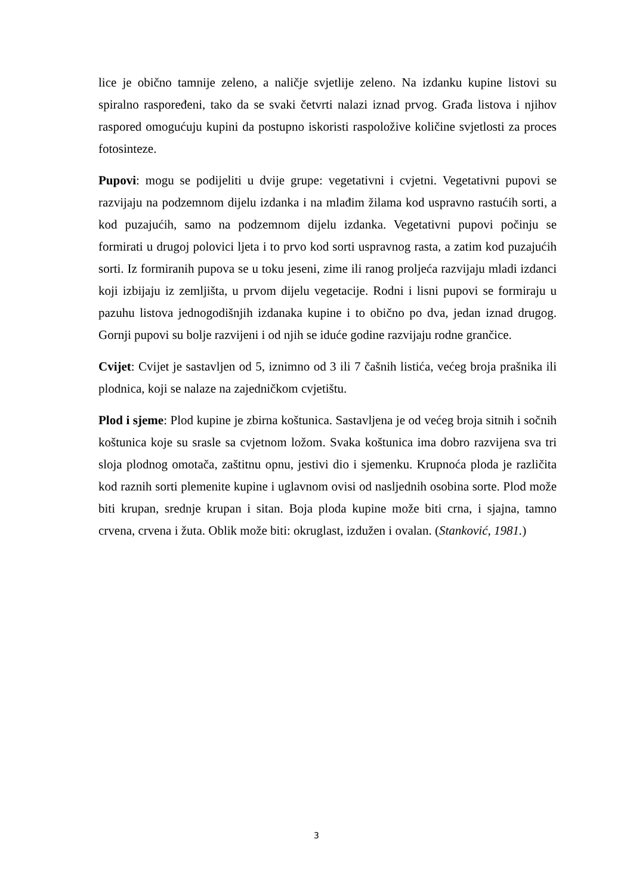lice je obično tamnije zeleno, a naličje svjetlije zeleno. Na izdanku kupine listovi su spiralno raspoređeni, tako da se svaki četvrti nalazi iznad prvog. Građa listova i njihov raspored omogućuju kupini da postupno iskoristi raspoložive količine svjetlosti za proces fotosinteze.
Pupovi: mogu se podijeliti u dvije grupe: vegetativni i cvjetni. Vegetativni pupovi se razvijaju na podzemnom dijelu izdanka i na mlađim žilama kod uspravno rastućih sorti, a kod puzajućih, samo na podzemnom dijelu izdanka. Vegetativni pupovi počinju se formirati u drugoj polovici ljeta i to prvo kod sorti uspravnog rasta, a zatim kod puzajućih sorti. Iz formiranih pupova se u toku jeseni, zime ili ranog proljeća razvijaju mladi izdanci koji izbijaju iz zemljišta, u prvom dijelu vegetacije. Rodni i lisni pupovi se formiraju u pazuhu listova jednogodišnjih izdanaka kupine i to obično po dva, jedan iznad drugog. Gornji pupovi su bolje razvijeni i od njih se iduće godine razvijaju rodne grančice.
Cvijet: Cvijet je sastavljen od 5, iznimno od 3 ili 7 čašnih listića, većeg broja prašnika ili plodnica, koji se nalaze na zajedničkom cvjetištu.
Plod i sjeme: Plod kupine je zbirna koštunica. Sastavljena je od većeg broja sitnih i sočnih koštunica koje su srasle sa cvjetnom ložom. Svaka koštunica ima dobro razvijena sva tri sloja plodnog omotača, zaštitnu opnu, jestivi dio i sjemenku. Krupnoća ploda je različita kod raznih sorti plemenite kupine i uglavnom ovisi od nasljednih osobina sorte. Plod može biti krupan, srednje krupan i sitan. Boja ploda kupine može biti crna, i sjajna, tamno crvena, crvena i žuta. Oblik može biti: okruglast, izdužen i ovalan. (Stanković, 1981.)
3